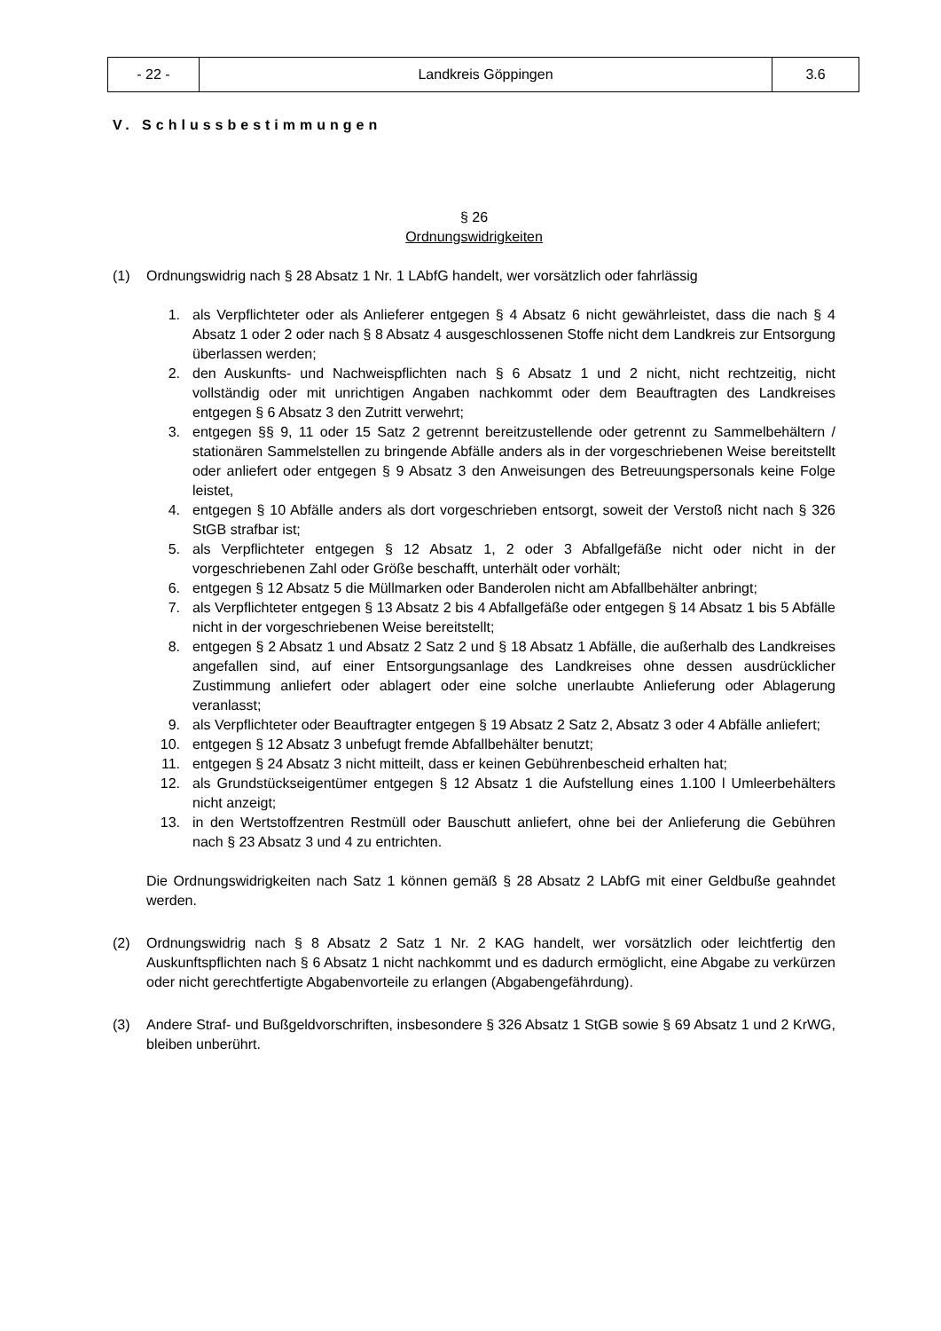| - 22 - | Landkreis Göppingen | 3.6 |
V. Schlussbestimmungen
§ 26
Ordnungswidrigkeiten
(1) Ordnungswidrig nach § 28 Absatz 1 Nr. 1 LAbfG handelt, wer vorsätzlich oder fahrlässig
1. als Verpflichteter oder als Anlieferer entgegen § 4 Absatz 6 nicht gewährleistet, dass die nach § 4 Absatz 1 oder 2 oder nach § 8 Absatz 4 ausgeschlossenen Stoffe nicht dem Landkreis zur Entsorgung überlassen werden;
2. den Auskunfts- und Nachweispflichten nach § 6 Absatz 1 und 2 nicht, nicht rechtzeitig, nicht vollständig oder mit unrichtigen Angaben nachkommt oder dem Beauftragten des Landkreises entgegen § 6 Absatz 3 den Zutritt verwehrt;
3. entgegen §§ 9, 11 oder 15 Satz 2 getrennt bereitzustellende oder getrennt zu Sammelbehältern / stationären Sammelstellen zu bringende Abfälle anders als in der vorgeschriebenen Weise bereitstellt oder anliefert oder entgegen § 9 Absatz 3 den Anweisungen des Betreuungspersonals keine Folge leistet,
4. entgegen § 10 Abfälle anders als dort vorgeschrieben entsorgt, soweit der Verstoß nicht nach § 326 StGB strafbar ist;
5. als Verpflichteter entgegen § 12 Absatz 1, 2 oder 3 Abfallgefäße nicht oder nicht in der vorgeschriebenen Zahl oder Größe beschafft, unterhält oder vorhält;
6. entgegen § 12 Absatz 5 die Müllmarken oder Banderolen nicht am Abfallbehälter anbringt;
7. als Verpflichteter entgegen § 13 Absatz 2 bis 4 Abfallgefäße oder entgegen § 14 Absatz 1 bis 5 Abfälle nicht in der vorgeschriebenen Weise bereitstellt;
8. entgegen § 2 Absatz 1 und Absatz 2 Satz 2 und § 18 Absatz 1 Abfälle, die außerhalb des Landkreises angefallen sind, auf einer Entsorgungsanlage des Landkreises ohne dessen ausdrücklicher Zustimmung anliefert oder ablagert oder eine solche unerlaubte Anlieferung oder Ablagerung veranlasst;
9. als Verpflichteter oder Beauftragter entgegen § 19 Absatz 2 Satz 2, Absatz 3 oder 4 Abfälle anliefert;
10. entgegen § 12 Absatz 3 unbefugt fremde Abfallbehälter benutzt;
11. entgegen § 24 Absatz 3 nicht mitteilt, dass er keinen Gebührenbescheid erhalten hat;
12. als Grundstückseigentümer entgegen § 12 Absatz 1 die Aufstellung eines 1.100 l Umleerbehälters nicht anzeigt;
13. in den Wertstoffzentren Restmüll oder Bauschutt anliefert, ohne bei der Anlieferung die Gebühren nach § 23 Absatz 3 und 4 zu entrichten.
Die Ordnungswidrigkeiten nach Satz 1 können gemäß § 28 Absatz 2 LAbfG mit einer Geldbuße geahndet werden.
(2) Ordnungswidrig nach § 8 Absatz 2 Satz 1 Nr. 2 KAG handelt, wer vorsätzlich oder leichtfertig den Auskunftspflichten nach § 6 Absatz 1 nicht nachkommt und es dadurch ermöglicht, eine Abgabe zu verkürzen oder nicht gerechtfertigte Abgabenvorteile zu erlangen (Abgabengefährdung).
(3) Andere Straf- und Bußgeldvorschriften, insbesondere § 326 Absatz 1 StGB sowie § 69 Absatz 1 und 2 KrWG, bleiben unberührt.